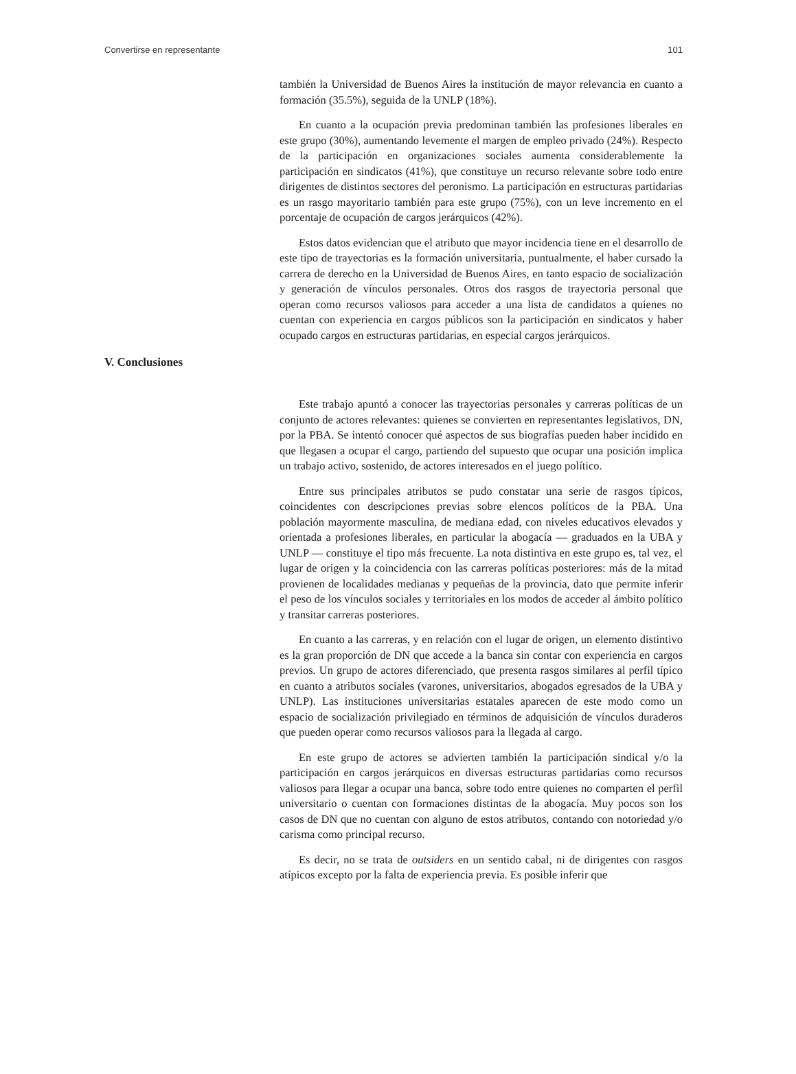Convertirse en representante 101
también la Universidad de Buenos Aires la institución de mayor relevancia en cuanto a formación (35.5%), seguida de la UNLP (18%).
En cuanto a la ocupación previa predominan también las profesiones liberales en este grupo (30%), aumentando levemente el margen de empleo privado (24%). Respecto de la participación en organizaciones sociales aumenta considerablemente la participación en sindicatos (41%), que constituye un recurso relevante sobre todo entre dirigentes de distintos sectores del peronismo. La participación en estructuras partidarias es un rasgo mayoritario también para este grupo (75%), con un leve incremento en el porcentaje de ocupación de cargos jerárquicos (42%).
Estos datos evidencian que el atributo que mayor incidencia tiene en el desarrollo de este tipo de trayectorias es la formación universitaria, puntualmente, el haber cursado la carrera de derecho en la Universidad de Buenos Aires, en tanto espacio de socialización y generación de vínculos personales. Otros dos rasgos de trayectoria personal que operan como recursos valiosos para acceder a una lista de candidatos a quienes no cuentan con experiencia en cargos públicos son la participación en sindicatos y haber ocupado cargos en estructuras partidarias, en especial cargos jerárquicos.
V. Conclusiones
Este trabajo apuntó a conocer las trayectorias personales y carreras políticas de un conjunto de actores relevantes: quienes se convierten en representantes legislativos, DN, por la PBA. Se intentó conocer qué aspectos de sus biografías pueden haber incidido en que llegasen a ocupar el cargo, partiendo del supuesto que ocupar una posición implica un trabajo activo, sostenido, de actores interesados en el juego político.
Entre sus principales atributos se pudo constatar una serie de rasgos típicos, coincidentes con descripciones previas sobre elencos políticos de la PBA. Una población mayormente masculina, de mediana edad, con niveles educativos elevados y orientada a profesiones liberales, en particular la abogacía — graduados en la UBA y UNLP — constituye el tipo más frecuente. La nota distintiva en este grupo es, tal vez, el lugar de origen y la coincidencia con las carreras políticas posteriores: más de la mitad provienen de localidades medianas y pequeñas de la provincia, dato que permite inferir el peso de los vínculos sociales y territoriales en los modos de acceder al ámbito político y transitar carreras posteriores.
En cuanto a las carreras, y en relación con el lugar de origen, un elemento distintivo es la gran proporción de DN que accede a la banca sin contar con experiencia en cargos previos. Un grupo de actores diferenciado, que presenta rasgos similares al perfil típico en cuanto a atributos sociales (varones, universitarios, abogados egresados de la UBA y UNLP). Las instituciones universitarias estatales aparecen de este modo como un espacio de socialización privilegiado en términos de adquisición de vínculos duraderos que pueden operar como recursos valiosos para la llegada al cargo.
En este grupo de actores se advierten también la participación sindical y/o la participación en cargos jerárquicos en diversas estructuras partidarias como recursos valiosos para llegar a ocupar una banca, sobre todo entre quienes no comparten el perfil universitario o cuentan con formaciones distintas de la abogacía. Muy pocos son los casos de DN que no cuentan con alguno de estos atributos, contando con notoriedad y/o carisma como principal recurso.
Es decir, no se trata de outsiders en un sentido cabal, ni de dirigentes con rasgos atípicos excepto por la falta de experiencia previa. Es posible inferir que